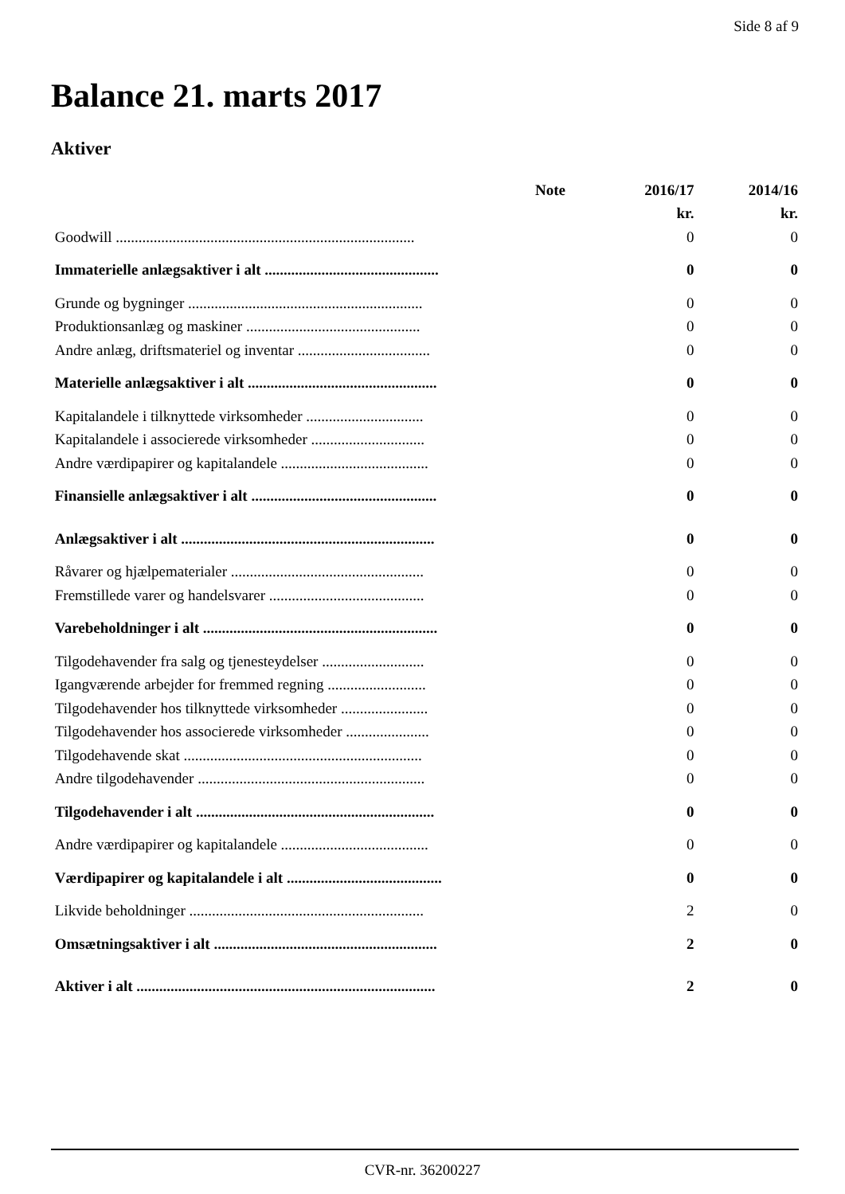Side 8 af 9
Balance 21. marts 2017
Aktiver
| | Note | 2016/17 | 2014/16 |
| --- | --- | --- | --- |
| | | kr. | kr. |
| Goodwill ............................................................................... | | 0 | 0 |
| Immaterielle anlægsaktiver i alt .............................................. | | 0 | 0 |
| Grunde og bygninger .............................................................. | | 0 | 0 |
| Produktionsanlæg og maskiner .............................................. | | 0 | 0 |
| Andre anlæg, driftsmateriel og inventar ................................... | | 0 | 0 |
| Materielle anlægsaktiver i alt .................................................. | | 0 | 0 |
| Kapitalandele i tilknyttede virksomheder ............................... | | 0 | 0 |
| Kapitalandele i associerede virksomheder .............................. | | 0 | 0 |
| Andre værdipapirer og kapitalandele ....................................... | | 0 | 0 |
| Finansielle anlægsaktiver i alt ................................................. | | 0 | 0 |
| Anlægsaktiver i alt ................................................................... | | 0 | 0 |
| Råvarer og hjælpematerialer ................................................... | | 0 | 0 |
| Fremstillede varer og handelsvarer ......................................... | | 0 | 0 |
| Varebeholdninger i alt .............................................................. | | 0 | 0 |
| Tilgodehavender fra salg og tjenesteydelser ........................... | | 0 | 0 |
| Igangværende arbejder for fremmed regning .......................... | | 0 | 0 |
| Tilgodehavender hos tilknyttede virksomheder ....................... | | 0 | 0 |
| Tilgodehavender hos associerede virksomheder ...................... | | 0 | 0 |
| Tilgodehavende skat ............................................................... | | 0 | 0 |
| Andre tilgodehavender ............................................................ | | 0 | 0 |
| Tilgodehavender i alt ............................................................... | | 0 | 0 |
| Andre værdipapirer og kapitalandele ....................................... | | 0 | 0 |
| Værdipapirer og kapitalandele i alt ......................................... | | 0 | 0 |
| Likvide beholdninger .............................................................. | | 2 | 0 |
| Omsætningsaktiver i alt ........................................................... | | 2 | 0 |
| Aktiver i alt ............................................................................... | | 2 | 0 |
CVR-nr. 36200227